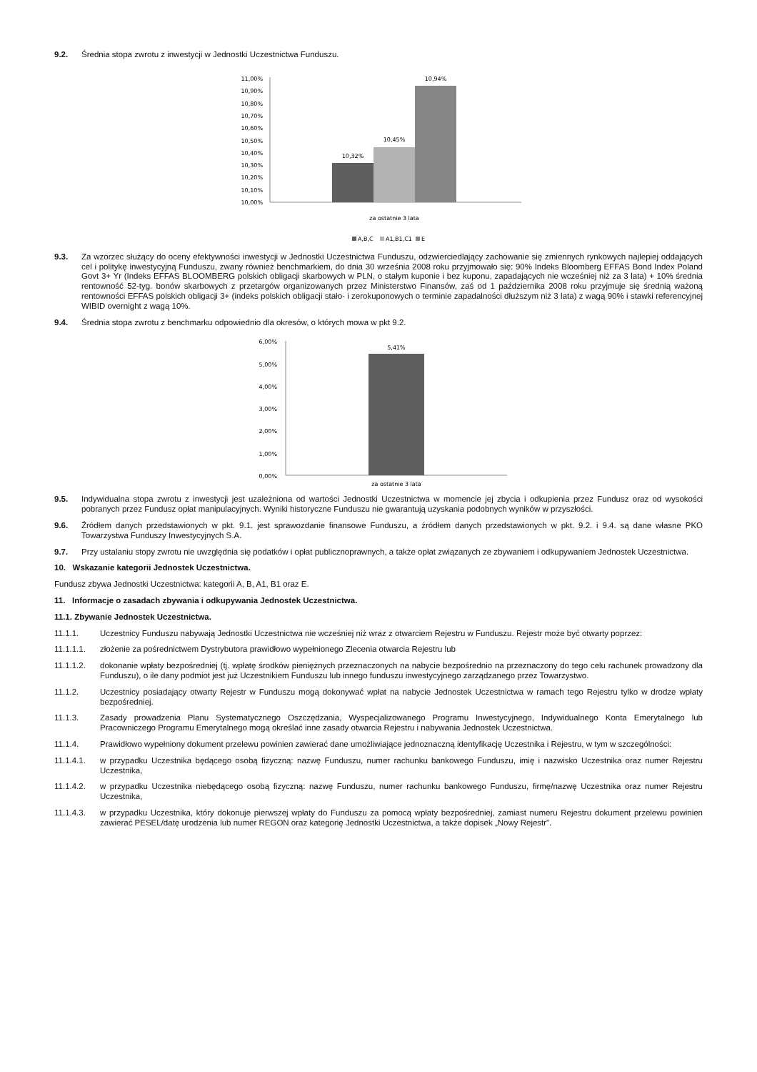9.2. Średnia stopa zwrotu z inwestycji w Jednostki Uczestnictwa Funduszu.
11,00%
10,90%
10,80%
10,70%
10,60%
10,50%
10,40%
10,30%
10,20%
10,10%
10,00%
10,32%
10,45%
10,94%
za ostatnie 3 lata
A,B,C
A1,B1,C1
E
9.3. Za wzorzec służący do oceny efektywności inwestycji w Jednostki Uczestnictwa Funduszu, odzwierciedlający zachowanie się zmiennych rynkowych najlepiej oddających cel i politykę inwestycyjną Funduszu, zwany również benchmarkiem, do dnia 30 września 2008 roku przyjmowało się: 90% Indeks Bloomberg EFFAS Bond Index Poland Govt 3+ Yr (Indeks EFFAS BLOOMBERG polskich obligacji skarbowych w PLN, o stałym kuponie i bez kuponu, zapadających nie wcześniej niż za 3 lata) + 10% średnia rentowność 52-tyg. bonów skarbowych z przetargów organizowanych przez Ministerstwo Finansów, zaś od 1 października 2008 roku przyjmuje się średnią ważoną rentowności EFFAS polskich obligacji 3+ (indeks polskich obligacji stało- i zerokuponowych o terminie zapadalności dłuższym niż 3 lata) z wagą 90% i stawki referencyjnej WIBID overnight z wagą 10%.
9.4. Średnia stopa zwrotu z benchmarku odpowiednio dla okresów, o których mowa w pkt 9.2.
6,00%
5,00%
4,00%
3,00%
2,00%
1,00%
0,00%
5,41%
za ostatnie 3 lata
9.5. Indywidualna stopa zwrotu z inwestycji jest uzależniona od wartości Jednostki Uczestnictwa w momencie jej zbycia i odkupienia przez Fundusz oraz od wysokości pobranych przez Fundusz opłat manipulacyjnych. Wyniki historyczne Funduszu nie gwarantują uzyskania podobnych wyników w przyszłości.
9.6. Źródłem danych przedstawionych w pkt. 9.1. jest sprawozdanie finansowe Funduszu, a źródłem danych przedstawionych w pkt. 9.2. i 9.4. są dane własne PKO Towarzystwa Funduszy Inwestycyjnych S.A.
9.7. Przy ustalaniu stopy zwrotu nie uwzględnia się podatków i opłat publicznoprawnych, a także opłat związanych ze zbywaniem i odkupywaniem Jednostek Uczestnictwa.
10. Wskazanie kategorii Jednostek Uczestnictwa.
Fundusz zbywa Jednostki Uczestnictwa: kategorii A, B, A1, B1 oraz E.
11. Informacje o zasadach zbywania i odkupywania Jednostek Uczestnictwa.
11.1. Zbywanie Jednostek Uczestnictwa.
11.1.1. Uczestnicy Funduszu nabywają Jednostki Uczestnictwa nie wcześniej niż wraz z otwarciem Rejestru w Funduszu. Rejestr może być otwarty poprzez:
11.1.1.1. złożenie za pośrednictwem Dystrybutora prawidłowo wypełnionego Zlecenia otwarcia Rejestru lub
11.1.1.2. dokonanie wpłaty bezpośredniej (tj. wpłatę środków pieniężnych przeznaczonych na nabycie bezpośrednio na przeznaczony do tego celu rachunek prowadzony dla Funduszu), o ile dany podmiot jest już Uczestnikiem Funduszu lub innego funduszu inwestycyjnego zarządzanego przez Towarzystwo.
11.1.2. Uczestnicy posiadający otwarty Rejestr w Funduszu mogą dokonywać wpłat na nabycie Jednostek Uczestnictwa w ramach tego Rejestru tylko w drodze wpłaty bezpośredniej.
11.1.3. Zasady prowadzenia Planu Systematycznego Oszczędzania, Wyspecjalizowanego Programu Inwestycyjnego, Indywidualnego Konta Emerytalnego lub Pracowniczego Programu Emerytalnego mogą określać inne zasady otwarcia Rejestru i nabywania Jednostek Uczestnictwa.
11.1.4. Prawidłowo wypełniony dokument przelewu powinien zawierać dane umożliwiające jednoznaczną identyfikację Uczestnika i Rejestru, w tym w szczególności:
11.1.4.1. w przypadku Uczestnika będącego osobą fizyczną: nazwę Funduszu, numer rachunku bankowego Funduszu, imię i nazwisko Uczestnika oraz numer Rejestru Uczestnika,
11.1.4.2. w przypadku Uczestnika niebędącego osobą fizyczną: nazwę Funduszu, numer rachunku bankowego Funduszu, firmę/nazwę Uczestnika oraz numer Rejestru Uczestnika,
11.1.4.3. w przypadku Uczestnika, który dokonuje pierwszej wpłaty do Funduszu za pomocą wpłaty bezpośredniej, zamiast numeru Rejestru dokument przelewu powinien zawierać PESEL/datę urodzenia lub numer REGON oraz kategorię Jednostki Uczestnictwa, a także dopisek „Nowy Rejestr”.